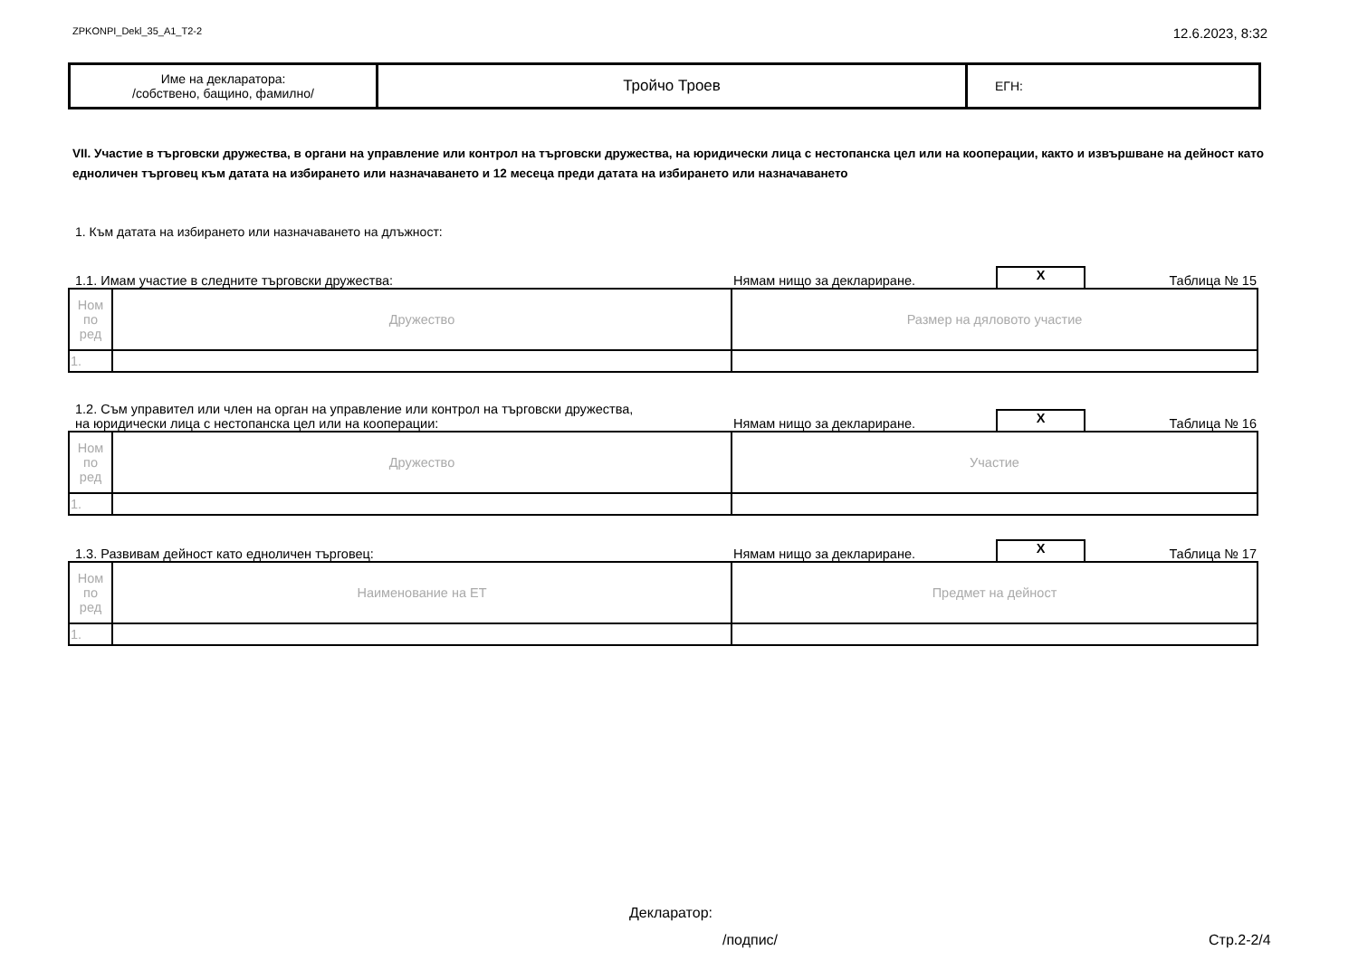ZPKONPI_Dekl_35_A1_T2-2 12.6.2023, 8:32
| Име на декларатора: /собствено, бащино, фамилно/ | Тройчо Троев | ЕГН: |
VII. Участие в търговски дружества, в органи на управление или контрол на търговски дружества, на юридически лица с нестопанска цел или на кооперации, както и извършване на дейност като едноличен търговец към датата на избирането или назначаването и 12 месеца преди датата на избирането или назначаването
1. Към датата на избирането или назначаването на длъжност:
1.1. Имам участие в следните търговски дружества: Нямам нищо за деклариране. X Таблица № 15
| Ном по ред | Дружество | Размер на дяловото участие |
| 1. | | |
1.2. Съм управител или член на орган на управление или контрол на търговски дружества,
на юридически лица с нестопанска цел или на кооперации: Нямам нищо за деклариране. X Таблица № 16
| Ном по ред | Дружество | Участие |
| 1. | | |
1.3. Развивам дейност като едноличен търговец: Нямам нищо за деклариране. X Таблица № 17
| Ном по ред | Наименование на ЕТ | Предмет на дейност |
| 1. | | |
Декларатор:
/подпис/ Стр.2-2/4